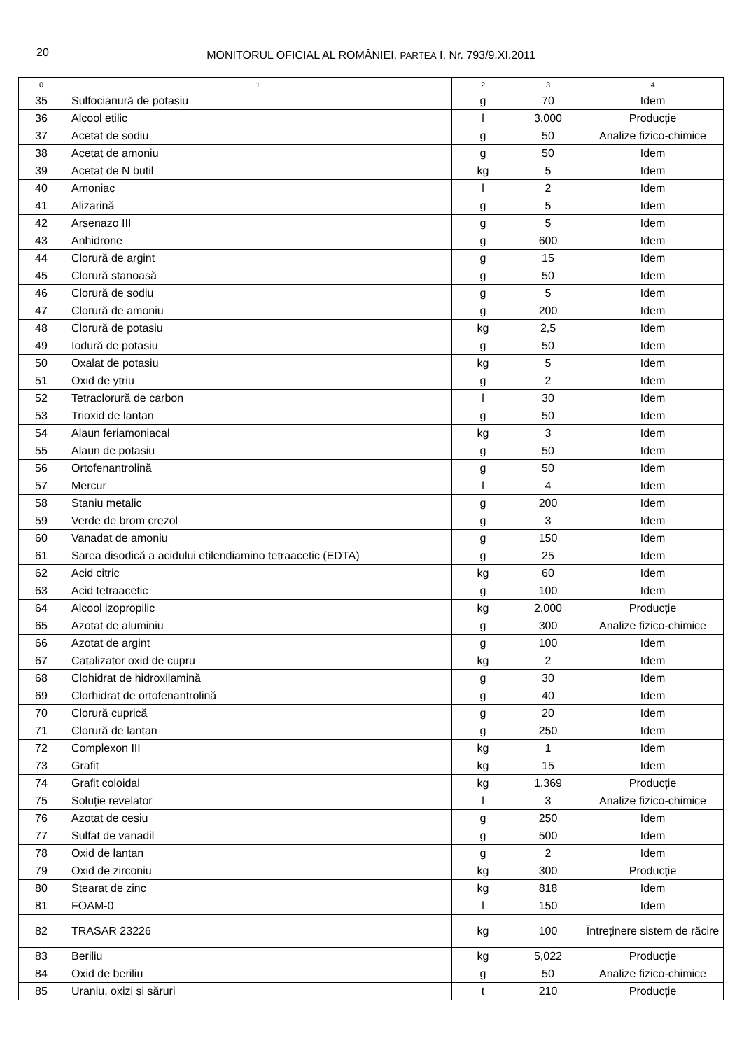20
MONITORUL OFICIAL AL ROMÂNIEI, PARTEA I, Nr. 793/9.XI.2011
| 0 | 1 | 2 | 3 | 4 |
| --- | --- | --- | --- | --- |
| 35 | Sulfocianură de potasiu | g | 70 | Idem |
| 36 | Alcool etilic | l | 3.000 | Producție |
| 37 | Acetat de sodiu | g | 50 | Analize fizico-chimice |
| 38 | Acetat de amoniu | g | 50 | Idem |
| 39 | Acetat de N butil | kg | 5 | Idem |
| 40 | Amoniac | l | 2 | Idem |
| 41 | Alizarină | g | 5 | Idem |
| 42 | Arsenazo III | g | 5 | Idem |
| 43 | Anhidrone | g | 600 | Idem |
| 44 | Clorură de argint | g | 15 | Idem |
| 45 | Clorură stanoasă | g | 50 | Idem |
| 46 | Clorură de sodiu | g | 5 | Idem |
| 47 | Clorură de amoniu | g | 200 | Idem |
| 48 | Clorură de potasiu | kg | 2,5 | Idem |
| 49 | Iodură de potasiu | g | 50 | Idem |
| 50 | Oxalat de potasiu | kg | 5 | Idem |
| 51 | Oxid de ytriu | g | 2 | Idem |
| 52 | Tetraclorură de carbon | l | 30 | Idem |
| 53 | Trioxid de lantan | g | 50 | Idem |
| 54 | Alaun feriamoniacal | kg | 3 | Idem |
| 55 | Alaun de potasiu | g | 50 | Idem |
| 56 | Ortofenantrolină | g | 50 | Idem |
| 57 | Mercur | l | 4 | Idem |
| 58 | Staniu metalic | g | 200 | Idem |
| 59 | Verde de brom crezol | g | 3 | Idem |
| 60 | Vanadat de amoniu | g | 150 | Idem |
| 61 | Sarea disodică a acidului etilendiamino tetraacetic (EDTA) | g | 25 | Idem |
| 62 | Acid citric | kg | 60 | Idem |
| 63 | Acid tetraacetic | g | 100 | Idem |
| 64 | Alcool izopropilic | kg | 2.000 | Producție |
| 65 | Azotat de aluminiu | g | 300 | Analize fizico-chimice |
| 66 | Azotat de argint | g | 100 | Idem |
| 67 | Catalizator oxid de cupru | kg | 2 | Idem |
| 68 | Clohidrat de hidroxilamină | g | 30 | Idem |
| 69 | Clorhidrat de ortofenantrolină | g | 40 | Idem |
| 70 | Clorură cuprică | g | 20 | Idem |
| 71 | Clorură de lantan | g | 250 | Idem |
| 72 | Complexon III | kg | 1 | Idem |
| 73 | Grafit | kg | 15 | Idem |
| 74 | Grafit coloidal | kg | 1.369 | Producție |
| 75 | Soluție revelator | l | 3 | Analize fizico-chimice |
| 76 | Azotat de cesiu | g | 250 | Idem |
| 77 | Sulfat de vanadil | g | 500 | Idem |
| 78 | Oxid de lantan | g | 2 | Idem |
| 79 | Oxid de zirconiu | kg | 300 | Producție |
| 80 | Stearat de zinc | kg | 818 | Idem |
| 81 | FOAM-0 | l | 150 | Idem |
| 82 | TRASAR 23226 | kg | 100 | Întreținere sistem de răcire |
| 83 | Beriliu | kg | 5,022 | Producție |
| 84 | Oxid de beriliu | g | 50 | Analize fizico-chimice |
| 85 | Uraniu, oxizi și săruri | t | 210 | Producție |